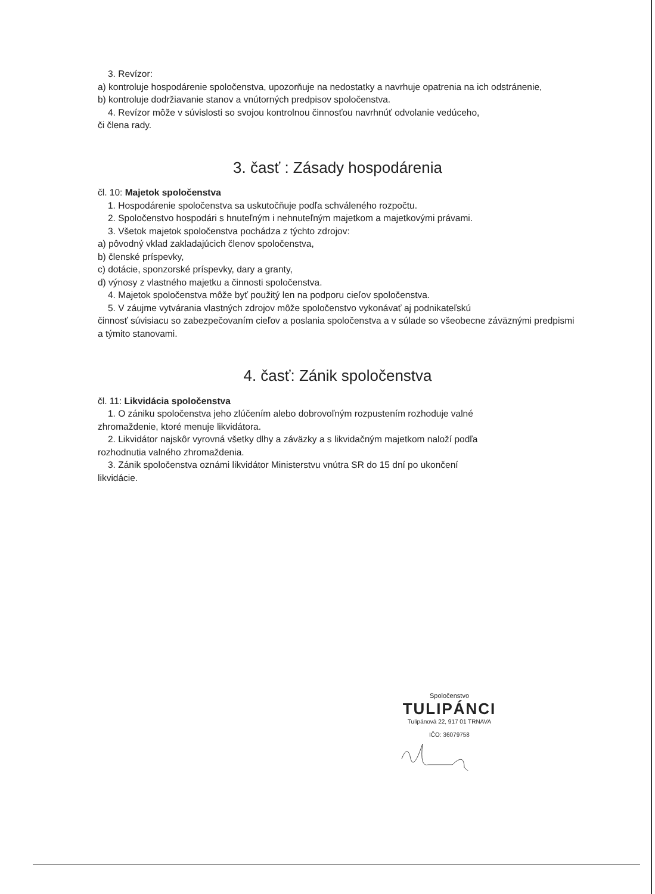3. Revízor:
a) kontroluje hospodárenie spoločenstva, upozorňuje na nedostatky a navrhuje opatrenia na ich odstránenie,
b) kontroluje dodržiavanie stanov a vnútorných predpisov spoločenstva.
4. Revízor môže v súvislosti so svojou kontrolnou činnosťou navrhnúť odvolanie vedúceho,
či člena rady.
3. časť : Zásady hospodárenia
čl. 10: Majetok spoločenstva
1. Hospodárenie spoločenstva sa uskutočňuje podľa schváleného rozpočtu.
2. Spoločenstvo hospodári s hnuteľným i nehnuteľným majetkom a majetkovými právami.
3. Všetok majetok spoločenstva pochádza z týchto zdrojov:
a) pôvodný vklad zakladajúcich členov spoločenstva,
b) členské príspevky,
c) dotácie, sponzorské príspevky, dary a granty,
d) výnosy z vlastného majetku a činnosti spoločenstva.
4. Majetok spoločenstva môže byť použitý len na podporu cieľov spoločenstva.
5. V záujme vytvárania vlastných zdrojov môže spoločenstvo vykonávať aj podnikateľskú
činnosť súvisiacu so zabezpečovaním cieľov a poslania spoločenstva a v súlade so všeobecne záväznými predpismi a týmito stanovami.
4. časť: Zánik spoločenstva
čl. 11: Likvidácia spoločenstva
1. O zániku spoločenstva jeho zlúčením alebo dobrovoľným rozpustením rozhoduje valné
zhromaždenie, ktoré menuje likvidátora.
2. Likvidátor najskôr vyrovná všetky dlhy a záväzky a s likvidačným majetkom naloží podľa
rozhodnutia valného zhromaždenia.
3. Zánik spoločenstva oznámi likvidátor Ministerstvu vnútra SR do 15 dní po ukončení
likvidácie.
Spoločenstvo
TULIPÁNCI
Tulipánová 22, 917 01 TRNAVA
IČO: 36079758